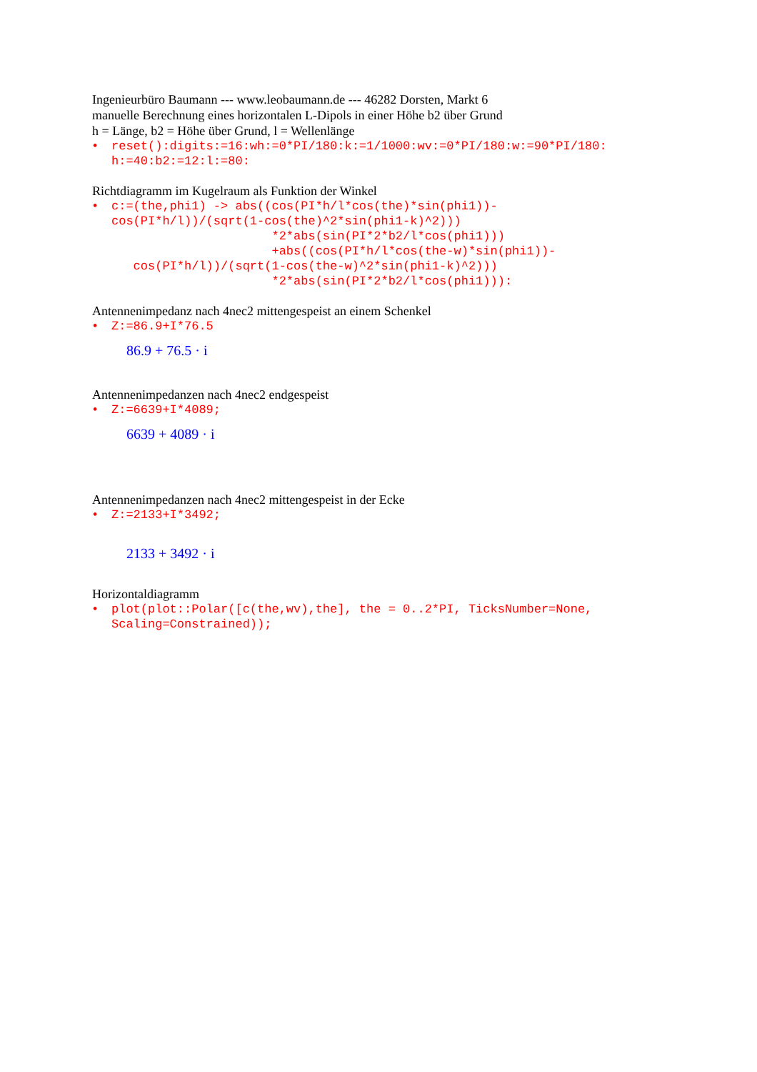Ingenieurbüro Baumann --- www.leobaumann.de --- 46282 Dorsten, Markt 6
manuelle Berechnung eines horizontalen L-Dipols in einer Höhe b2 über Grund
h = Länge, b2 = Höhe über Grund, l = Wellenlänge
• reset():digits:=16:wh:=0*PI/180:k:=1/1000:wv:=0*PI/180:w:=90*PI/180: h:=40:b2:=12:l:=80:
Richtdiagramm im Kugelraum als Funktion der Winkel
• c:=(the,phi1) -> abs((cos(PI*h/l*cos(the)*sin(phi1))- cos(PI*h/l))/(sqrt(1-cos(the)^2*sin(phi1-k)^2))) *2*abs(sin(PI*2*b2/l*cos(phi1))) +abs((cos(PI*h/l*cos(the-w)*sin(phi1))- cos(PI*h/l))/(sqrt(1-cos(the-w)^2*sin(phi1-k)^2))) *2*abs(sin(PI*2*b2/l*cos(phi1))):
Antennenimpedanz nach 4nec2 mittengespeist an einem Schenkel
• Z:=86.9+I*76.5
86.9 + 76.5 · i
Antennenimpedanzen nach 4nec2 endgespeist
• Z:=6639+I*4089;
6639 + 4089 · i
Antennenimpedanzen nach 4nec2 mittengespeist in der Ecke
• Z:=2133+I*3492;
2133 + 3492 · i
Horizontaldiagramm
• plot(plot::Polar([c(the,wv),the], the = 0..2*PI, TicksNumber=None, Scaling=Constrained));